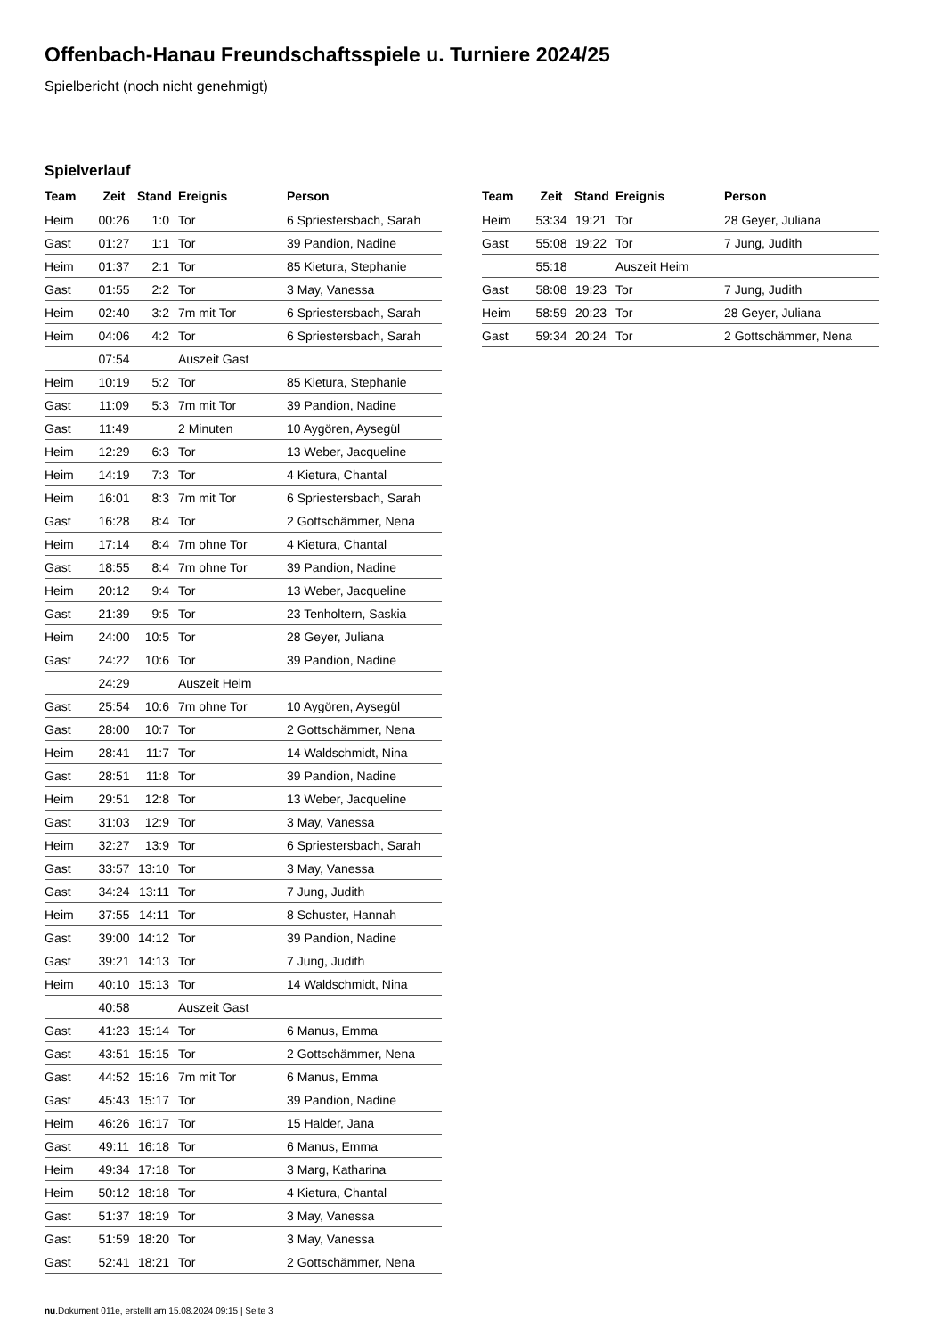Offenbach-Hanau Freundschaftsspiele u. Turniere 2024/25
Spielbericht (noch nicht genehmigt)
Spielverlauf
| Team | Zeit | Stand | Ereignis | Person |
| --- | --- | --- | --- | --- |
| Heim | 00:26 | 1:0 | Tor | 6 Spriestersbach, Sarah |
| Gast | 01:27 | 1:1 | Tor | 39 Pandion, Nadine |
| Heim | 01:37 | 2:1 | Tor | 85 Kietura, Stephanie |
| Gast | 01:55 | 2:2 | Tor | 3 May, Vanessa |
| Heim | 02:40 | 3:2 | 7m mit Tor | 6 Spriestersbach, Sarah |
| Heim | 04:06 | 4:2 | Tor | 6 Spriestersbach, Sarah |
| | 07:54 | | Auszeit Gast | |
| Heim | 10:19 | 5:2 | Tor | 85 Kietura, Stephanie |
| Gast | 11:09 | 5:3 | 7m mit Tor | 39 Pandion, Nadine |
| Gast | 11:49 | | 2 Minuten | 10 Aygören, Aysegül |
| Heim | 12:29 | 6:3 | Tor | 13 Weber, Jacqueline |
| Heim | 14:19 | 7:3 | Tor | 4 Kietura, Chantal |
| Heim | 16:01 | 8:3 | 7m mit Tor | 6 Spriestersbach, Sarah |
| Gast | 16:28 | 8:4 | Tor | 2 Gottschämmer, Nena |
| Heim | 17:14 | 8:4 | 7m ohne Tor | 4 Kietura, Chantal |
| Gast | 18:55 | 8:4 | 7m ohne Tor | 39 Pandion, Nadine |
| Heim | 20:12 | 9:4 | Tor | 13 Weber, Jacqueline |
| Gast | 21:39 | 9:5 | Tor | 23 Tenholtern, Saskia |
| Heim | 24:00 | 10:5 | Tor | 28 Geyer, Juliana |
| Gast | 24:22 | 10:6 | Tor | 39 Pandion, Nadine |
| | 24:29 | | Auszeit Heim | |
| Gast | 25:54 | 10:6 | 7m ohne Tor | 10 Aygören, Aysegül |
| Gast | 28:00 | 10:7 | Tor | 2 Gottschämmer, Nena |
| Heim | 28:41 | 11:7 | Tor | 14 Waldschmidt, Nina |
| Gast | 28:51 | 11:8 | Tor | 39 Pandion, Nadine |
| Heim | 29:51 | 12:8 | Tor | 13 Weber, Jacqueline |
| Gast | 31:03 | 12:9 | Tor | 3 May, Vanessa |
| Heim | 32:27 | 13:9 | Tor | 6 Spriestersbach, Sarah |
| Gast | 33:57 | 13:10 | Tor | 3 May, Vanessa |
| Gast | 34:24 | 13:11 | Tor | 7 Jung, Judith |
| Heim | 37:55 | 14:11 | Tor | 8 Schuster, Hannah |
| Gast | 39:00 | 14:12 | Tor | 39 Pandion, Nadine |
| Gast | 39:21 | 14:13 | Tor | 7 Jung, Judith |
| Heim | 40:10 | 15:13 | Tor | 14 Waldschmidt, Nina |
| | 40:58 | | Auszeit Gast | |
| Gast | 41:23 | 15:14 | Tor | 6 Manus, Emma |
| Gast | 43:51 | 15:15 | Tor | 2 Gottschämmer, Nena |
| Gast | 44:52 | 15:16 | 7m mit Tor | 6 Manus, Emma |
| Gast | 45:43 | 15:17 | Tor | 39 Pandion, Nadine |
| Heim | 46:26 | 16:17 | Tor | 15 Halder, Jana |
| Gast | 49:11 | 16:18 | Tor | 6 Manus, Emma |
| Heim | 49:34 | 17:18 | Tor | 3 Marg, Katharina |
| Heim | 50:12 | 18:18 | Tor | 4 Kietura, Chantal |
| Gast | 51:37 | 18:19 | Tor | 3 May, Vanessa |
| Gast | 51:59 | 18:20 | Tor | 3 May, Vanessa |
| Gast | 52:41 | 18:21 | Tor | 2 Gottschämmer, Nena |
| Team | Zeit | Stand | Ereignis | Person |
| --- | --- | --- | --- | --- |
| Heim | 53:34 | 19:21 | Tor | 28 Geyer, Juliana |
| Gast | 55:08 | 19:22 | Tor | 7 Jung, Judith |
| | 55:18 | | Auszeit Heim | |
| Gast | 58:08 | 19:23 | Tor | 7 Jung, Judith |
| Heim | 58:59 | 20:23 | Tor | 28 Geyer, Juliana |
| Gast | 59:34 | 20:24 | Tor | 2 Gottschämmer, Nena |
nu.Dokument 011e, erstellt am 15.08.2024 09:15 | Seite 3